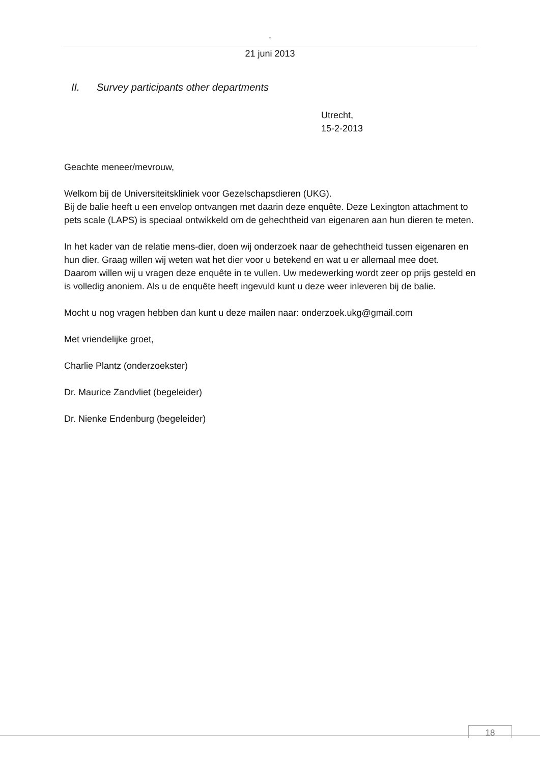-
21 juni 2013
II. Survey participants other departments
Utrecht,
15-2-2013
Geachte meneer/mevrouw,
Welkom bij de Universiteitskliniek voor Gezelschapsdieren (UKG).
Bij de balie heeft u een envelop ontvangen met daarin deze enquête. Deze Lexington attachment to pets scale (LAPS) is speciaal ontwikkeld om de gehechtheid van eigenaren aan hun dieren te meten.
In het kader van de relatie mens-dier, doen wij onderzoek naar de gehechtheid tussen eigenaren en hun dier. Graag willen wij weten wat het dier voor u betekend en wat u er allemaal mee doet.
Daarom willen wij u vragen deze enquête in te vullen. Uw medewerking wordt zeer op prijs gesteld en is volledig anoniem. Als u de enquête heeft ingevuld kunt u deze weer inleveren bij de balie.
Mocht u nog vragen hebben dan kunt u deze mailen naar: onderzoek.ukg@gmail.com
Met vriendelijke groet,
Charlie Plantz (onderzoekster)
Dr. Maurice Zandvliet (begeleider)
Dr. Nienke Endenburg (begeleider)
18